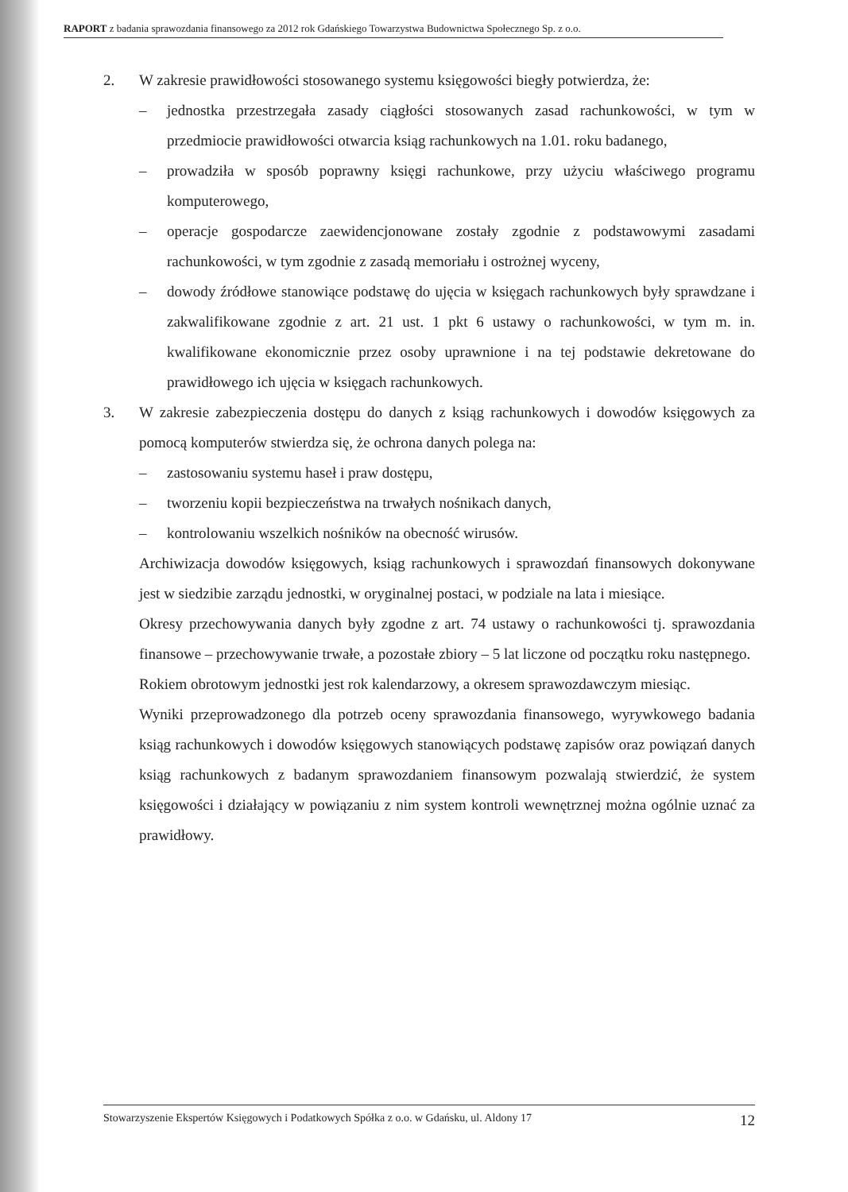RAPORT z badania sprawozdania finansowego za 2012 rok Gdańskiego Towarzystwa Budownictwa Społecznego Sp. z o.o.
2. W zakresie prawidłowości stosowanego systemu księgowości biegły potwierdza, że:
– jednostka przestrzegała zasady ciągłości stosowanych zasad rachunkowości, w tym w przedmiocie prawidłowości otwarcia ksiąg rachunkowych na 1.01. roku badanego,
– prowadziła w sposób poprawny księgi rachunkowe, przy użyciu właściwego programu komputerowego,
– operacje gospodarcze zaewidencjonowane zostały zgodnie z podstawowymi zasadami rachunkowości, w tym zgodnie z zasadą memoriału i ostrożnej wyceny,
– dowody źródłowe stanowiące podstawę do ujęcia w księgach rachunkowych były sprawdzane i zakwalifikowane zgodnie z art. 21 ust. 1 pkt 6 ustawy o rachunkowości, w tym m. in. kwalifikowane ekonomicznie przez osoby uprawnione i na tej podstawie dekretowane do prawidłowego ich ujęcia w księgach rachunkowych.
3. W zakresie zabezpieczenia dostępu do danych z ksiąg rachunkowych i dowodów księgowych za pomocą komputerów stwierdza się, że ochrona danych polega na:
– zastosowaniu systemu haseł i praw dostępu,
– tworzeniu kopii bezpieczeństwa na trwałych nośnikach danych,
– kontrolowaniu wszelkich nośników na obecność wirusów.
Archiwizacja dowodów księgowych, ksiąg rachunkowych i sprawozdań finansowych dokonywane jest w siedzibie zarządu jednostki, w oryginalnej postaci, w podziale na lata i miesiące.
Okresy przechowywania danych były zgodne z art. 74 ustawy o rachunkowości tj. sprawozdania finansowe – przechowywanie trwałe, a pozostałe zbiory – 5 lat liczone od początku roku następnego.
Rokiem obrotowym jednostki jest rok kalendarzowy, a okresem sprawozdawczym miesiąc.
Wyniki przeprowadzonego dla potrzeb oceny sprawozdania finansowego, wyrywkowego badania ksiąg rachunkowych i dowodów księgowych stanowiących podstawę zapisów oraz powiązań danych ksiąg rachunkowych z badanym sprawozdaniem finansowym pozwalają stwierdzić, że system księgowości i działający w powiązaniu z nim system kontroli wewnętrznej można ogólnie uznać za prawidłowy.
Stowarzyszenie Ekspertów Księgowych i Podatkowych Spółka z o.o. w Gdańsku, ul. Aldony 17 12